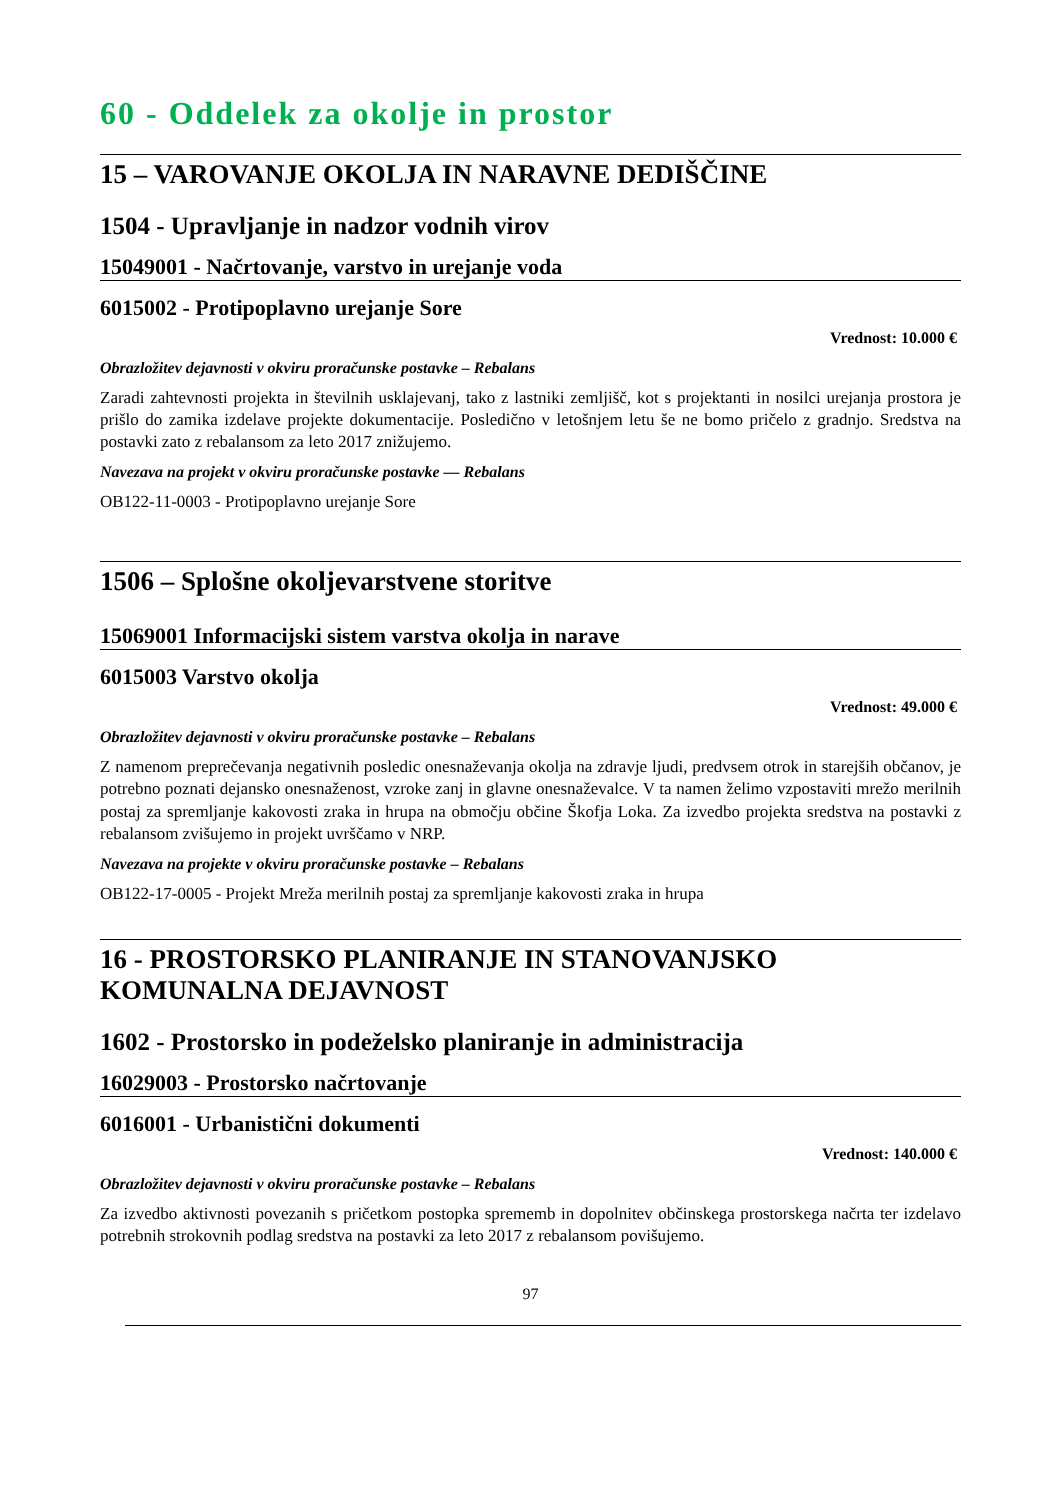60 - Oddelek za okolje in prostor
15 – VAROVANJE OKOLJA IN NARAVNE DEDIŠČINE
1504 - Upravljanje in nadzor vodnih virov
15049001 - Načrtovanje, varstvo in urejanje voda
6015002 - Protipoplavno urejanje Sore
Vrednost: 10.000 €
Obrazložitev dejavnosti v okviru proračunske postavke – Rebalans
Zaradi zahtevnosti projekta in številnih usklajevanj, tako z lastniki zemljišč, kot s projektanti in nosilci urejanja prostora je prišlo do zamika izdelave projekte dokumentacije. Posledično v letošnjem letu še ne bomo pričelo z gradnjo. Sredstva na postavki zato z rebalansom za leto 2017 znižujemo.
Navezava na projekt v okviru proračunske postavke — Rebalans
OB122-11-0003 - Protipoplavno urejanje Sore
1506 – Splošne okoljevarstvene storitve
15069001 Informacijski sistem varstva okolja in narave
6015003 Varstvo okolja
Vrednost: 49.000 €
Obrazložitev dejavnosti v okviru proračunske postavke – Rebalans
Z namenom preprečevanja negativnih posledic onesnaževanja okolja na zdravje ljudi, predvsem otrok in starejših občanov, je potrebno poznati dejansko onesnaženost, vzroke zanj in glavne onesnaževalce. V ta namen želimo vzpostaviti mrežo merilnih postaj za spremljanje kakovosti zraka in hrupa na območju občine Škofja Loka. Za izvedbo projekta sredstva na postavki z rebalansom zvišujemo in projekt uvrščamo v NRP.
Navezava na projekte v okviru proračunske postavke – Rebalans
OB122-17-0005 - Projekt Mreža merilnih postaj za spremljanje kakovosti zraka in hrupa
16 - PROSTORSKO PLANIRANJE IN STANOVANJSKO KOMUNALNA DEJAVNOST
1602 - Prostorsko in podeželsko planiranje in administracija
16029003 - Prostorsko načrtovanje
6016001 - Urbanistični dokumenti
Vrednost: 140.000 €
Obrazložitev dejavnosti v okviru proračunske postavke – Rebalans
Za izvedbo aktivnosti povezanih s pričetkom postopka sprememb in dopolnitev občinskega prostorskega načrta ter izdelavo potrebnih strokovnih podlag sredstva na postavki za leto 2017 z rebalansom povišujemo.
97